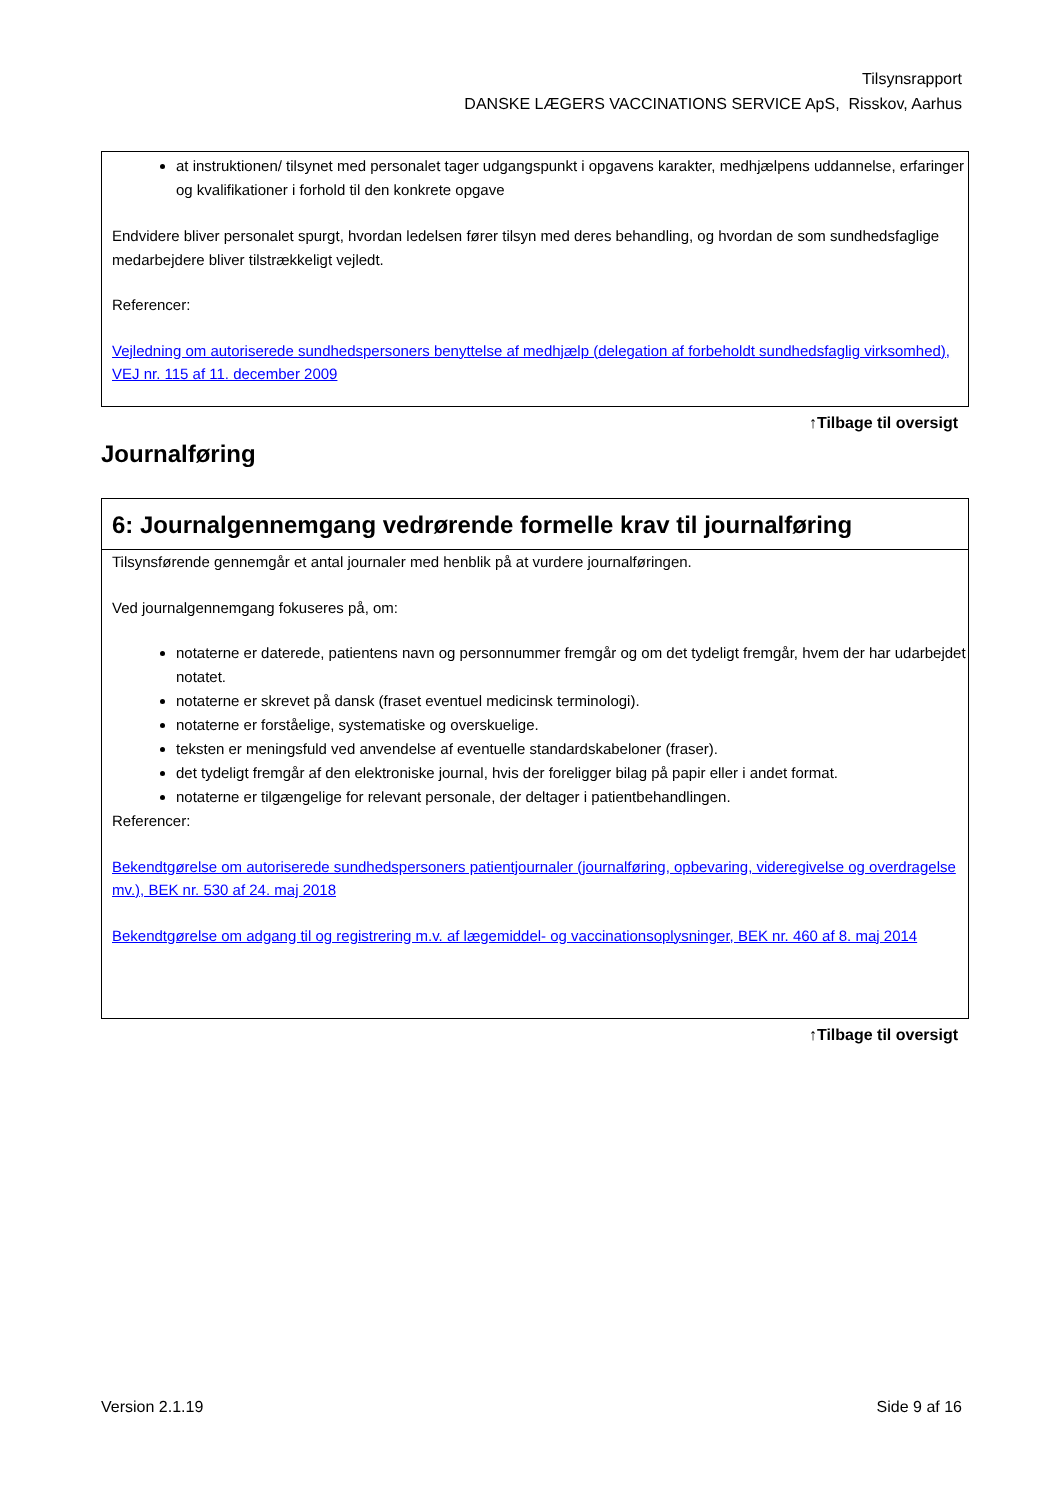Tilsynsrapport
DANSKE LÆGERS VACCINATIONS SERVICE ApS, Risskov, Aarhus
at instruktionen/ tilsynet med personalet tager udgangspunkt i opgavens karakter, medhjælpens uddannelse, erfaringer og kvalifikationer i forhold til den konkrete opgave
Endvidere bliver personalet spurgt, hvordan ledelsen fører tilsyn med deres behandling, og hvordan de som sundhedsfaglige medarbejdere bliver tilstrækkeligt vejledt.
Referencer:
Vejledning om autoriserede sundhedspersoners benyttelse af medhjælp (delegation af forbeholdt sundhedsfaglig virksomhed), VEJ nr. 115 af 11. december 2009
↑Tilbage til oversigt
Journalføring
6: Journalgennemgang vedrørende formelle krav til journalføring
Tilsynsførende gennemgår et antal journaler med henblik på at vurdere journalføringen.
Ved journalgennemgang fokuseres på, om:
notaterne er daterede, patientens navn og personnummer fremgår og om det tydeligt fremgår, hvem der har udarbejdet notatet.
notaterne er skrevet på dansk (fraset eventuel medicinsk terminologi).
notaterne er forståelige, systematiske og overskuelige.
teksten er meningsfuld ved anvendelse af eventuelle standardskabeloner (fraser).
det tydeligt fremgår af den elektroniske journal, hvis der foreligger bilag på papir eller i andet format.
notaterne er tilgængelige for relevant personale, der deltager i patientbehandlingen.
Referencer:
Bekendtgørelse om autoriserede sundhedspersoners patientjournaler (journalføring, opbevaring, videregivelse og overdragelse mv.), BEK nr. 530 af 24. maj 2018
Bekendtgørelse om adgang til og registrering m.v. af lægemiddel- og vaccinationsoplysninger, BEK nr. 460 af 8. maj 2014
↑Tilbage til oversigt
Version 2.1.19 Side 9 af 16